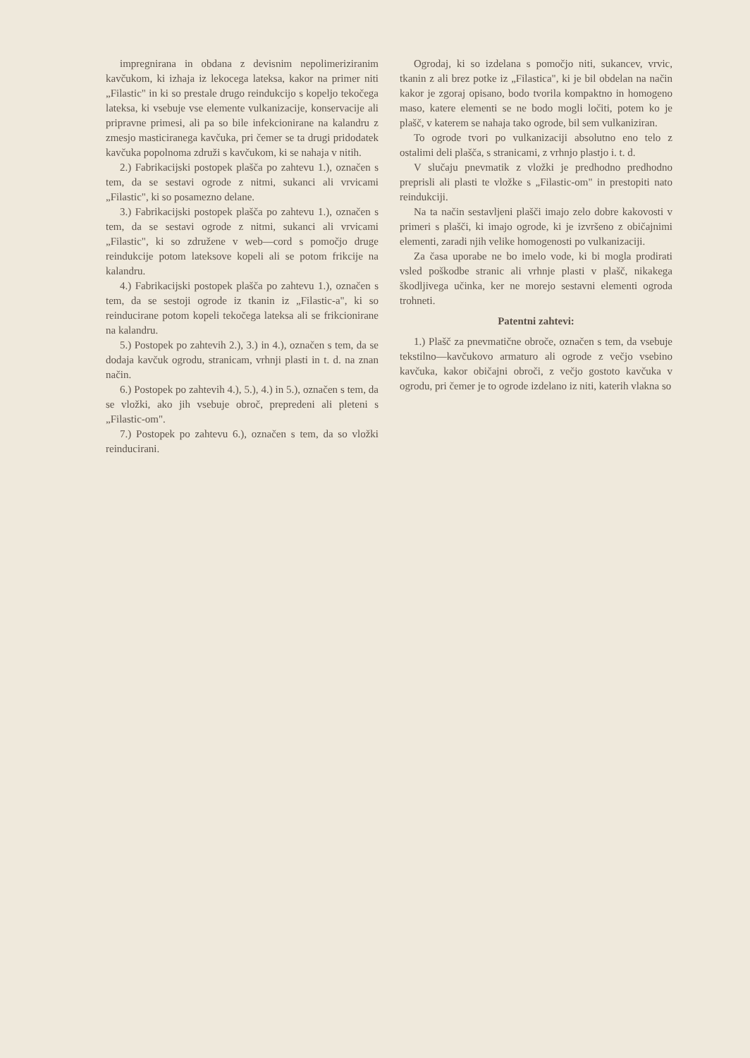impregnirana in obdana z devisnim nepolimeriziranim kavčukom, ki izhaja iz lekocega lateksa, kakor na primer niti „Filastic" in ki so prestale drugo reindukcijo s kopeljo tekočega lateksa, ki vsebuje vse elemente vulkanizacije, konservacije ali pripravne primesi, ali pa so bile infekcionirane na kalandru z zmesjo masticiranega kavčuka, pri čemer se ta drugi pridodatek kavčuka popolnoma združi s kavčukom, ki se nahaja v nitih.
2.) Fabrikacijski postopek plašča po zahtevu 1.), označen s tem, da se sestavi ogrode z nitmi, sukanci ali vrvicami „Filastic", ki so posamezno delane.
3.) Fabrikacijski postopek plašča po zahtevu 1.), označen s tem, da se sestavi ogrode z nitmi, sukanci ali vrvicami „Filastic", ki so združene v web—cord s pomočjo druge reindukcije potom lateksove kopeli ali se potom frikcije na kalandru.
4.) Fabrikacijski postopek plašča po zahtevu 1.), označen s tem, da se sestoji ogrode iz tkanin iz „Filastic-a", ki so reinducirane potom kopeli tekočega lateksa ali se frikcionirane na kalandru.
5.) Postopek po zahtevih 2.), 3.) in 4.), označen s tem, da se dodaja kavčuk ogrodu, stranicam, vrhnji plasti in t. d. na znan način.
6.) Postopek po zahtevih 4.), 5.), 4.) in 5.), označen s tem, da se vložki, ako jih vsebuje obroč, prepredeni ali pleteni s „Filastic-om".
7.) Postopek po zahtevu 6.), označen s tem, da so vložki reinducirani.
Ogrodaj, ki so izdelana s pomočjo niti, sukancev, vrvic, tkanin z ali brez potke iz „Filastica", ki je bil obdelan na način kakor je zgoraj opisano, bodo tvorila kompaktno in homogeno maso, katere elementi se ne bodo mogli ločiti, potem ko je plašč, v katerem se nahaja tako ogrode, bil sem vulkaniziran.
To ogrode tvori po vulkanizaciji absolutno eno telo z ostalimi deli plašča, s stranicami, z vrhnjo plastjo i. t. d.
V slučaju pnevmatik z vložki je predhodno predhodno preprisli ali plasti te vložke s „Filastic-om" in prestopiti nato reindukciji.
Na ta način sestavljeni plašči imajo zelo dobre kakovosti v primeri s plašči, ki imajo ogrode, ki je izvršeno z običajnimi elementi, zaradi njih velike homogenosti po vulkanizaciji.
Za časa uporabe ne bo imelo vode, ki bi mogla prodirati vsled poškodbe stranic ali vrhnje plasti v plašč, nikakega škodljivega učinka, ker ne morejo sestavni elementi ogroda trohneti.
Patentni zahtevi:
1.) Plašč za pnevmatične obroče, označen s tem, da vsebuje tekstilno—kavčukovo armaturo ali ogrode z večjo vsebino kavčuka, kakor običajni obroči, z večjo gostoto kavčuka v ogrodu, pri čemer je to ogrode izdelano iz niti, katerih vlakna so